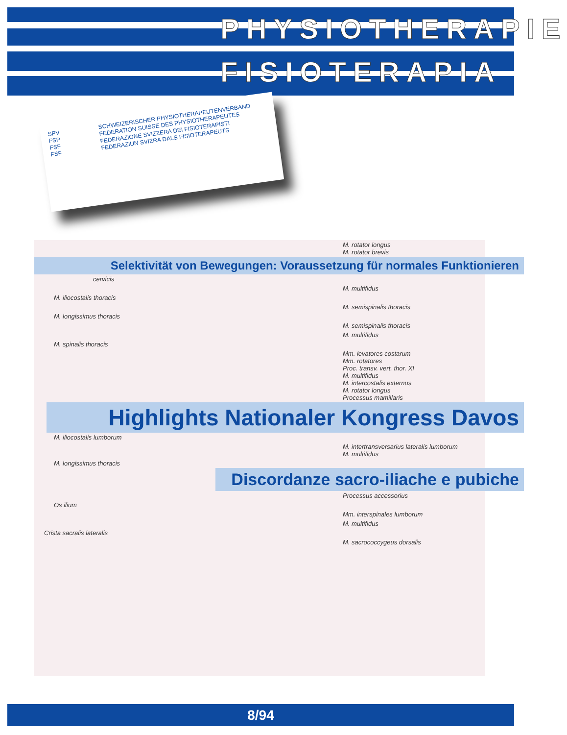PHYSIOTHERAPIE
FISIOTERAPIA
SPV
FSP
FSF
FSF
SCHWEIZERISCHER PHYSIOTHERAPEUTENVERBAND
FEDERATION SUISSE DES PHYSIOTHERAPEUTES
FEDERAZIONE SVIZZERA DEI FISIOTERAPISTI
FEDERAZIUN SVIZRA DALS FISIOTERAPEUTS
M. rotator longus
M. rotator brevis
Selektivität von Bewegungen: Voraussetzung für normales Funktionieren
cervicis
M. multifidus
M. iliocostalis thoracis
M. semispinalis thoracis
M. longissimus thoracis
M. semispinalis thoracis
M. multifidus
M. spinalis thoracis
Mm. levatores costarum
Mm. rotatores
Proc. transv. vert. thor. XI
M. multifidus
M. intercostalis externus
M. rotator longus
Processus mamillaris
Highlights Nationaler Kongress Davos
M. iliocostalis lumborum
M. intertransversarius lateralis lumborum
M. multifidus
M. longissimus thoracis
Discordanze sacro-iliache e pubiche
Processus accessorius
Os ilium
Mm. interspinales lumborum
M. multifidus
Crista sacralis lateralis
M. sacrococcygeus dorsalis
8/94